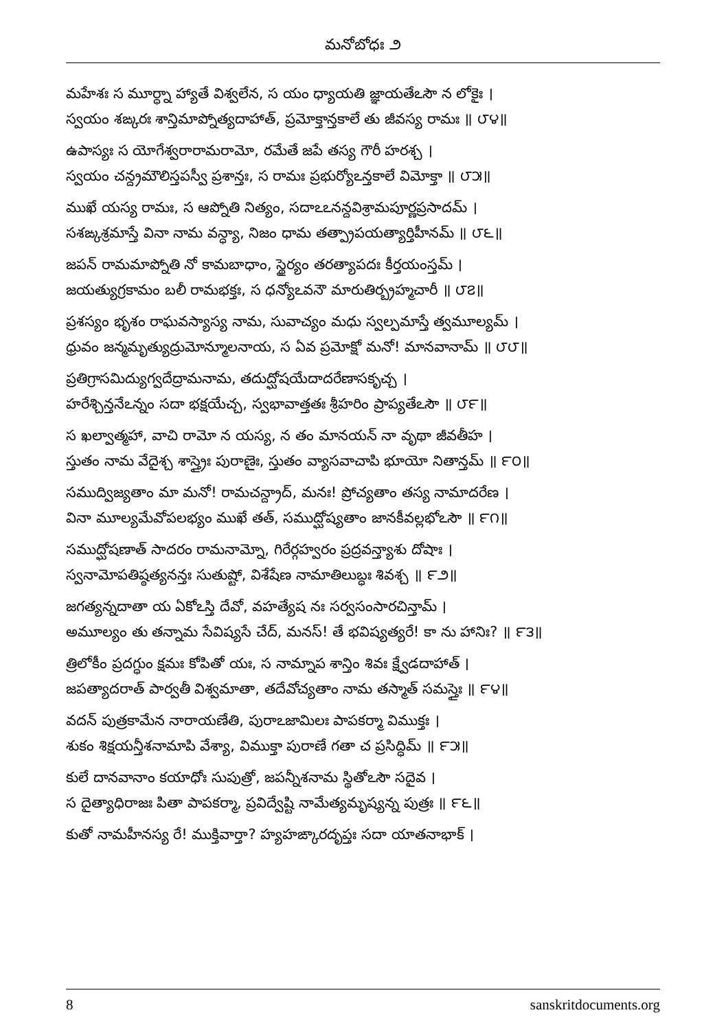మనోబోధః ౨
మహేశః స మూర్ధ్నా హ్యాతే విశ్వలేన, స యం ధ్యాయతి జ్ఞాయతేఽసౌ న లోకైః ।
స్వయం శఙ్కరః శాన్తిమాప్నోత్యదాహాత్, ప్రమోక్తాన్తకాలే తు జీవస్య రామః ॥ ౮౪॥
ఉపాస్యః స యోగేశ్వరారామరామో, రమేతే జపే తస్య గౌరీ హరశ్చ ।
స్వయం చన్ద్రమౌలిస్తపస్వీ ప్రశాన్తః, స రామః ప్రభుర్యోఽన్తకాలే విమోక్తా ॥ ౮౫॥
ముఖే యస్య రామః, స ఆప్నోతి నిత్యం, సదాఽఽనన్దవిశ్రామపూర్ణప్రసాదమ్ ।
సశఙ్కశ్రమాస్తే వినా నామ వన్ధ్యా, నిజం ధామ తత్ప్రాపయత్యార్తిహీనమ్ ॥ ౮౬॥
జపన్ రామమాప్నోతి నో కామబాధాం, స్థైర్యం తరత్యాపదః కీర్తయంస్తమ్ ।
జయత్యుగ్రకామం బలీ రామభక్తః, స ధన్యోఽవనౌ మారుతిర్బ్రహ్మచారీ ॥ ౮౭॥
ప్రశస్యం భృశం రాఘవస్యాస్య నామ, సువాచ్యం మధు స్వల్పమాస్తే త్వమూల్యమ్ ।
ధ్రువం జన్మమృత్యుద్రుమోన్మూలనాయ, స ఏవ ప్రమోక్షో మనో! మానవానామ్ ॥ ౮౮॥
ప్రతిగ్రాసమిద్యుగ్వదేద్రామనామ, తదుద్ఘోషయేదాదరేణాసకృచ్చ ।
హరేశ్చిన్తనేఽన్నం సదా భక్షయేచ్చ, స్వభావాత్తతః శ్రీహరిం ప్రాప్యతేఽసౌ ॥ ౮౯॥
స ఖల్వాత్మహా, వాచి రామో న యస్య, న తం మానయన్ నా వృథా జీవతీహ ।
స్తుతం నామ వేదైశ్చ శాస్త్రైః పురాణైః, స్తుతం వ్యాసవాచాపి భూయో నితాన్తమ్ ॥ ౯౦॥
సముద్విజ్యతాం మా మనో! రామచన్ద్రాద్, మనః! ప్రోచ్యతాం తస్య నామాదరేణ ।
వినా మూల్యమేవోపలభ్యం ముఖే తత్, సముద్ఘోష్యతాం జానకీవల్లభోఽసౌ ॥ ౯౧॥
సముద్ఘోషణాత్ సాదరం రామనామ్నో, గిరేర్గహ్వరం ప్రద్రవన్త్యాశు దోషాః ।
స్వనామోపతిష్ఠత్యనన్తః సుతుష్టో, విశేషేణ నామాతిలుబ్ధః శివశ్చ ॥ ౯౨॥
జగత్యన్నదాతా య ఏకోఽస్తి దేవో, వహత్యేష నః సర్వసంసారచిన్తామ్ ।
అమూల్యం తు తన్నామ సేవిష్యసే చేద్, మనస్! తే భవిష్యత్యరే! కా ను హానిః? ॥ ౯౩॥
త్రిలోకీం ప్రదగ్ధుం క్షమః కోపితో యః, స నామ్నాప శాన్తిం శివః క్ష్వేడదాహాత్ ।
జపత్యాదరాత్ పార్వతీ విశ్వమాతా, తదేవోచ్యతాం నామ తస్మాత్ సమస్తైః ॥ ౯౪॥
వదన్ పుత్రకామేన నారాయణేతి, పురాఽజామిలః పాపకర్మా విముక్తః ।
శుకం శిక్షయన్తీశనామాపి వేశ్యా, విముక్తా పురాణే గతా చ ప్రసిద్ధిమ్ ॥ ౯౫॥
కులే దానవానాం కయాధోః సుపుత్రో, జపన్నీశనామ స్థితోఽసౌ సదైవ ।
స దైత్యాధిరాజః పితా పాపకర్మా, ప్రవిద్వేష్టి నామేత్యమృష్యన్న పుత్రః ॥ ౯౬॥
కుతో నామహీనస్య రే! ముక్తివార్తా? హ్యహఙ్కారదృప్తః సదా యాతనాభాక్ ।
8 sanskritdocuments.org